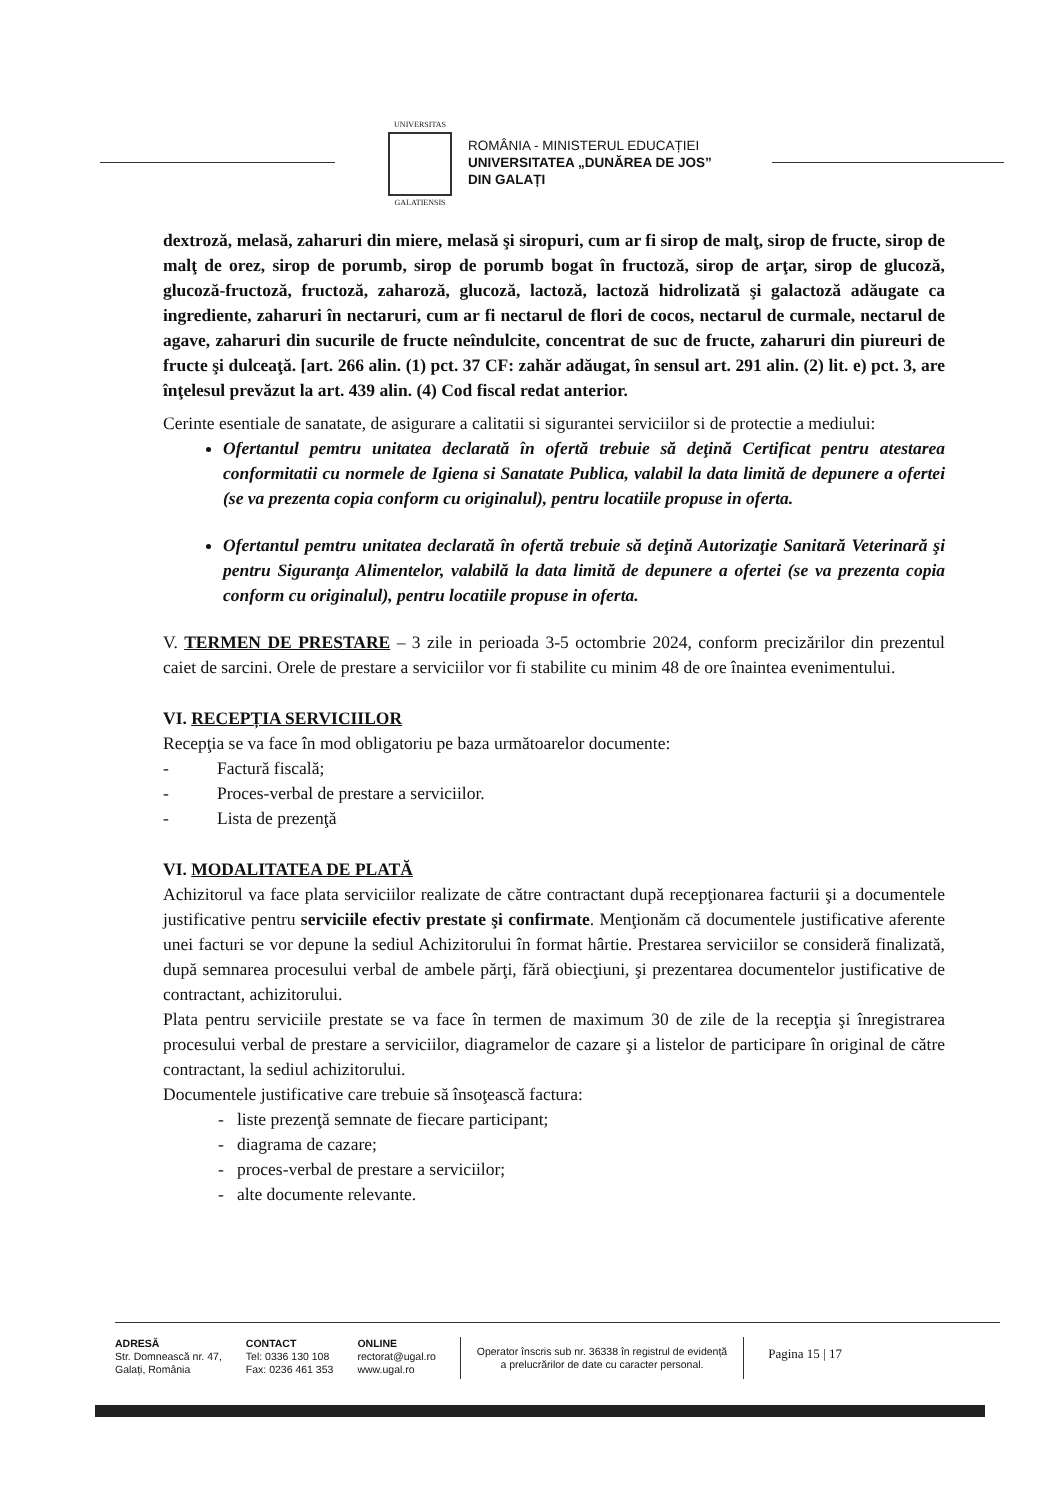UNIVERSITAS
GALATIENSIS
ROMÂNIA - MINISTERUL EDUCAȚIEI
UNIVERSITATEA „DUNĂREA DE JOS”
DIN GALAȚI
dextroză, melasă, zaharuri din miere, melasă şi siropuri, cum ar fi sirop de malţ, sirop de fructe, sirop de malţ de orez, sirop de porumb, sirop de porumb bogat în fructoză, sirop de arţar, sirop de glucoză, glucoză-fructoză, fructoză, zaharoză, glucoză, lactoză, lactoză hidrolizată şi galactoză adăugate ca ingrediente, zaharuri în nectaruri, cum ar fi nectarul de flori de cocos, nectarul de curmale, nectarul de agave, zaharuri din sucurile de fructe neîndulcite, concentrat de suc de fructe, zaharuri din piureuri de fructe şi dulceaţă. [art. 266 alin. (1) pct. 37 CF: zahăr adăugat, în sensul art. 291 alin. (2) lit. e) pct. 3, are înţelesul prevăzut la art. 439 alin. (4) Cod fiscal redat anterior.
Cerinte esentiale de sanatate, de asigurare a calitatii si sigurantei serviciilor si de protectie a mediului:
Ofertantul pemtru unitatea declarată în ofertă trebuie să deţină Certificat pentru atestarea conformitatii cu normele de Igiena si Sanatate Publica, valabil la data limită de depunere a ofertei (se va prezenta copia conform cu originalul), pentru locatiile propuse in oferta.
Ofertantul pemtru unitatea declarată în ofertă trebuie să deţină Autorizaţie Sanitară Veterinară şi pentru Siguranţa Alimentelor, valabilă la data limită de depunere a ofertei (se va prezenta copia conform cu originalul), pentru locatiile propuse in oferta.
V. TERMEN DE PRESTARE – 3 zile in perioada 3-5 octombrie 2024, conform precizărilor din prezentul caiet de sarcini. Orele de prestare a serviciilor vor fi stabilite cu minim 48 de ore înaintea evenimentului.
VI. RECEPȚIA SERVICIILOR
Recepţia se va face în mod obligatoriu pe baza următoarelor documente:
- Factură fiscală;
- Proces-verbal de prestare a serviciilor.
- Lista de prezenţă
VI. MODALITATEA DE PLATĂ
Achizitorul va face plata serviciilor realizate de către contractant după recepţionarea facturii şi a documentele justificative pentru serviciile efectiv prestate şi confirmate. Menţionăm că documentele justificative aferente unei facturi se vor depune la sediul Achizitorului în format hârtie. Prestarea serviciilor se consideră finalizată, după semnarea procesului verbal de ambele părţi, fără obiecţiuni, şi prezentarea documentelor justificative de contractant, achizitorului.
Plata pentru serviciile prestate se va face în termen de maximum 30 de zile de la recepţia şi înregistrarea procesului verbal de prestare a serviciilor, diagramelor de cazare şi a listelor de participare în original de către contractant, la sediul achizitorului.
Documentele justificative care trebuie să însoţească factura:
- liste prezenţă semnate de fiecare participant;
- diagrama de cazare;
- proces-verbal de prestare a serviciilor;
- alte documente relevante.
ADRESĂ
Str. Domnească nr. 47,
Galați, România
CONTACT
Tel: 0336 130 108
Fax: 0236 461 353
ONLINE
rectorat@ugal.ro
www.ugal.ro
Operator înscris sub nr. 36338 în registrul de evidență
a prelucrărilor de date cu caracter personal.
Pagina 15 | 17